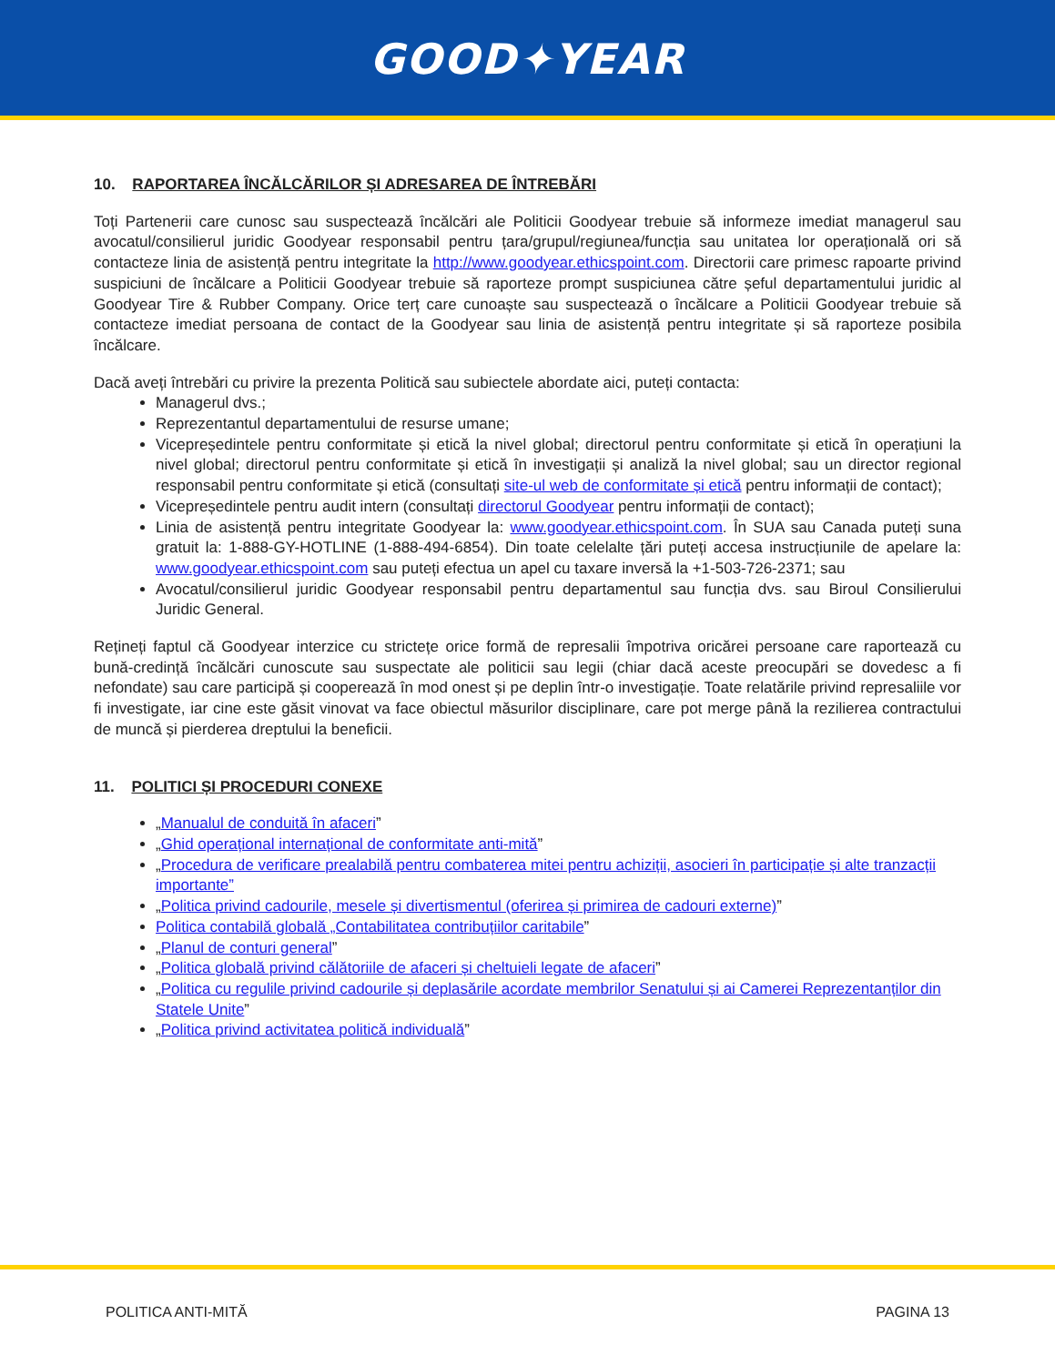GOOD✦YEAR
10. RAPORTAREA ÎNCĂLCĂRILOR ȘI ADRESAREA DE ÎNTREBĂRI
Toți Partenerii care cunosc sau suspectează încălcări ale Politicii Goodyear trebuie să informeze imediat managerul sau avocatul/consilierul juridic Goodyear responsabil pentru țara/grupul/regiunea/funcția sau unitatea lor operațională ori să contacteze linia de asistență pentru integritate la http://www.goodyear.ethicspoint.com. Directorii care primesc rapoarte privind suspiciuni de încălcare a Politicii Goodyear trebuie să raporteze prompt suspiciunea către șeful departamentului juridic al Goodyear Tire & Rubber Company. Orice terț care cunoaște sau suspectează o încălcare a Politicii Goodyear trebuie să contacteze imediat persoana de contact de la Goodyear sau linia de asistență pentru integritate și să raporteze posibila încălcare.
Dacă aveți întrebări cu privire la prezenta Politică sau subiectele abordate aici, puteți contacta:
Managerul dvs.;
Reprezentantul departamentului de resurse umane;
Vicepreședintele pentru conformitate și etică la nivel global; directorul pentru conformitate și etică în operațiuni la nivel global; directorul pentru conformitate și etică în investigații și analiză la nivel global; sau un director regional responsabil pentru conformitate și etică (consultați site-ul web de conformitate și etică pentru informații de contact);
Vicepreședintele pentru audit intern (consultați directorul Goodyear pentru informații de contact);
Linia de asistență pentru integritate Goodyear la: www.goodyear.ethicspoint.com. În SUA sau Canada puteți suna gratuit la: 1-888-GY-HOTLINE (1-888-494-6854). Din toate celelalte țări puteți accesa instrucțiunile de apelare la: www.goodyear.ethicspoint.com sau puteți efectua un apel cu taxare inversă la +1-503-726-2371; sau
Avocatul/consilierul juridic Goodyear responsabil pentru departamentul sau funcția dvs. sau Biroul Consilierului Juridic General.
Rețineți faptul că Goodyear interzice cu strictețe orice formă de represalii împotriva oricărei persoane care raportează cu bună-credință încălcări cunoscute sau suspectate ale politicii sau legii (chiar dacă aceste preocupări se dovedesc a fi nefondate) sau care participă și cooperează în mod onest și pe deplin într-o investigație. Toate relatările privind represaliile vor fi investigate, iar cine este găsit vinovat va face obiectul măsurilor disciplinare, care pot merge până la rezilierea contractului de muncă și pierderea dreptului la beneficii.
11. POLITICI ȘI PROCEDURI CONEXE
„Manualul de conduită în afaceri”
„Ghid operațional internațional de conformitate anti-mită”
„Procedura de verificare prealabilă pentru combaterea mitei pentru achiziții, asocieri în participație și alte tranzacții importante”
„Politica privind cadourile, mesele și divertismentul (oferirea și primirea de cadouri externe)”
Politica contabilă globală „Contabilitatea contribuțiilor caritabile”
„Planul de conturi general”
„Politica globală privind călătoriile de afaceri și cheltuieli legate de afaceri”
„Politica cu regulile privind cadourile și deplasările acordate membrilor Senatului și ai Camerei Reprezentanților din Statele Unite”
„Politica privind activitatea politică individuală”
POLITICA ANTI-MITĂ PAGINA 13